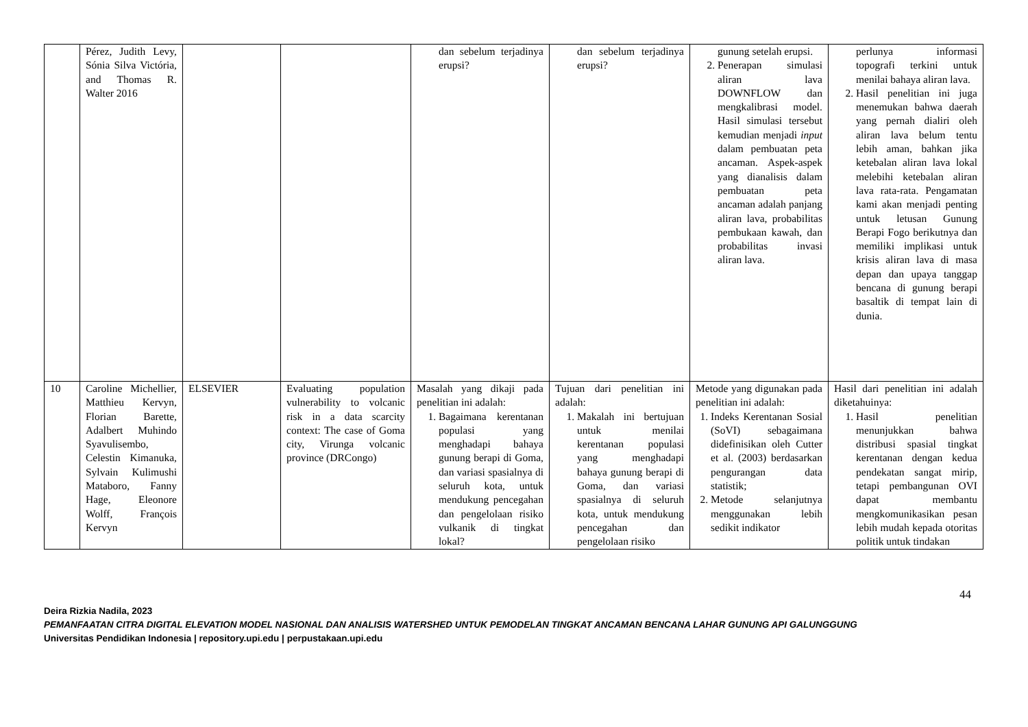| | Pérez, Judith Levy, Sónia Silva Victória, and Thomas R. Walter 2016 | | | dan sebelum terjadinya erupsi? | dan sebelum terjadinya erupsi? | gunung setelah erupsi. 2. Penerapan simulasi aliran lava DOWNFLOW dan mengkalibrasi model. Hasil simulasi tersebut kemudian menjadi input dalam pembuatan peta ancaman. Aspek-aspek yang dianalisis dalam pembuatan peta ancaman adalah panjang aliran lava, probabilitas pembukaan kawah, dan probabilitas invasi aliran lava. | perlunya informasi topografi terkini untuk menilai bahaya aliran lava. 2. Hasil penelitian ini juga menemukan bahwa daerah yang pernah dialiri oleh aliran lava belum tentu lebih aman, bahkan jika ketebalan aliran lava lokal melebihi ketebalan aliran lava rata-rata. Pengamatan kami akan menjadi penting untuk letusan Gunung Berapi Fogo berikutnya dan memiliki implikasi untuk krisis aliran lava di masa depan dan upaya tanggap bencana di gunung berapi basaltik di tempat lain di dunia. |
| 10 | Caroline Michellier, Matthieu Kervyn, Florian Barette, Adalbert Muhindo Syavulisembo, Celestin Kimanuka, Sylvain Kulimushi Mataboro, Fanny Hage, Eleonore Wolff, François Kervyn | ELSEVIER | Evaluating population vulnerability to volcanic risk in a data scarcity context: The case of Goma city, Virunga volcanic province (DRCongo) | Masalah yang dikaji pada penelitian ini adalah: 1. Bagaimana kerentanan populasi yang menghadapi bahaya gunung berapi di Goma, dan variasi spasialnya di seluruh kota, untuk mendukung pencegahan dan pengelolaan risiko vulkanik di tingkat lokal? | Tujuan dari penelitian ini adalah: 1. Makalah ini bertujuan untuk menilai kerentanan populasi yang menghadapi bahaya gunung berapi di Goma, dan variasi spasialnya di seluruh kota, untuk mendukung pencegahan dan pengelolaan risiko | Metode yang digunakan pada penelitian ini adalah: 1. Indeks Kerentanan Sosial (SoVI) sebagaimana didefinisikan oleh Cutter et al. (2003) berdasarkan pengurangan data statistik; 2. Metode selanjutnya menggunakan lebih sedikit indikator | Hasil dari penelitian ini adalah diketahuinya: 1. Hasil penelitian menunjukkan bahwa distribusi spasial tingkat kerentanan dengan kedua pendekatan sangat mirip, tetapi pembangunan OVI dapat membantu mengkomunikasikan pesan lebih mudah kepada otoritas politik untuk tindakan |
44
Deira Rizkia Nadila, 2023
PEMANFAATAN CITRA DIGITAL ELEVATION MODEL NASIONAL DAN ANALISIS WATERSHED UNTUK PEMODELAN TINGKAT ANCAMAN BENCANA LAHAR GUNUNG API GALUNGGUNG
Universitas Pendidikan Indonesia | repository.upi.edu | perpustakaan.upi.edu